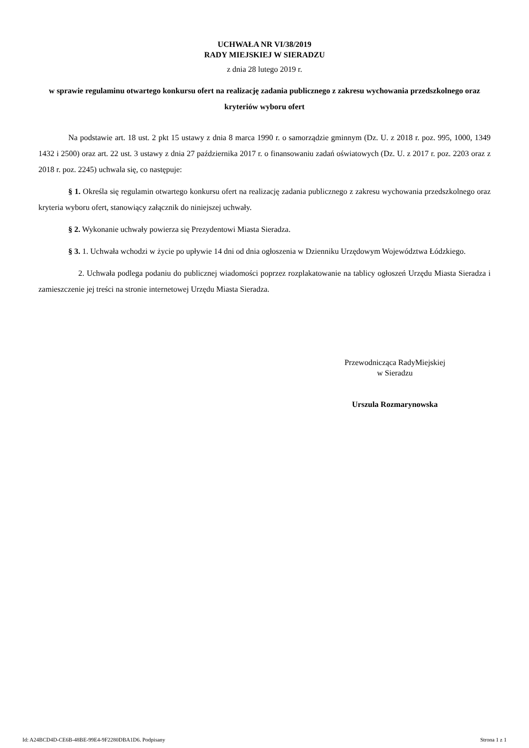UCHWAŁA NR VI/38/2019
RADY MIEJSKIEJ W SIERADZU
z dnia 28 lutego 2019 r.
w sprawie regulaminu otwartego konkursu ofert na realizację zadania publicznego z zakresu wychowania przedszkolnego oraz kryteriów wyboru ofert
Na podstawie art. 18 ust. 2 pkt 15 ustawy z dnia 8 marca 1990 r. o samorządzie gminnym (Dz. U. z 2018 r. poz. 995, 1000, 1349 1432 i 2500) oraz art. 22 ust. 3 ustawy z dnia 27 października 2017 r. o finansowaniu zadań oświatowych (Dz. U. z 2017 r. poz. 2203 oraz z 2018 r. poz. 2245) uchwala się, co następuje:
§ 1. Określa się regulamin otwartego konkursu ofert na realizację zadania publicznego z zakresu wychowania przedszkolnego oraz kryteria wyboru ofert, stanowiący załącznik do niniejszej uchwały.
§ 2. Wykonanie uchwały powierza się Prezydentowi Miasta Sieradza.
§ 3. 1. Uchwała wchodzi w życie po upływie 14 dni od dnia ogłoszenia w Dzienniku Urzędowym Województwa Łódzkiego.
2. Uchwała podlega podaniu do publicznej wiadomości poprzez rozplakatowanie na tablicy ogłoszeń Urzędu Miasta Sieradza i zamieszczenie jej treści na stronie internetowej Urzędu Miasta Sieradza.
Przewodnicząca RadyMiejskiej
w Sieradzu
Urszula Rozmarynowska
Id: A24BCD4D-CE6B-48BE-99E4-9F2280DBA1D6. Podpisany Strona 1 z 1